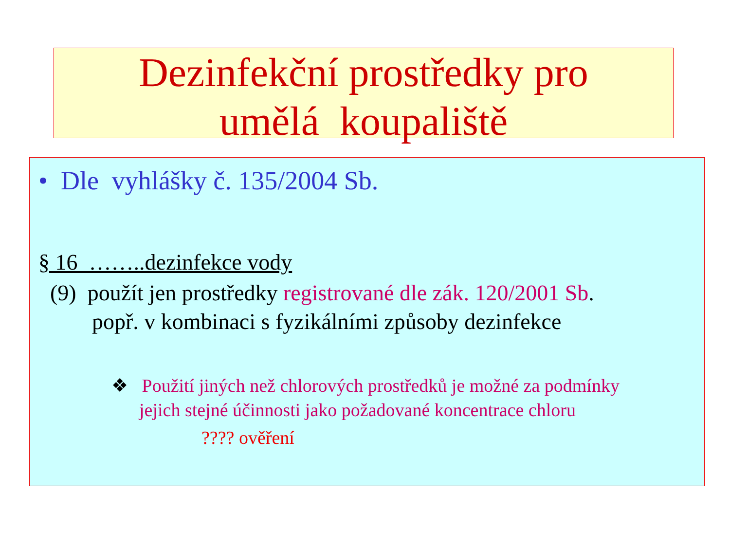Dezinfekční prostředky pro
umělá koupaliště
• Dle vyhlášky č. 135/2004 Sb.
§ 16 ……..dezinfekce vody
(9) použít jen prostředky registrované dle zák. 120/2001 Sb.
popř. v kombinaci s fyzikálními způsoby dezinfekce
❖ Použití jiných než chlorových prostředků je možné za podmínky
jejich stejné účinnosti jako požadované koncentrace chloru
???? ověření